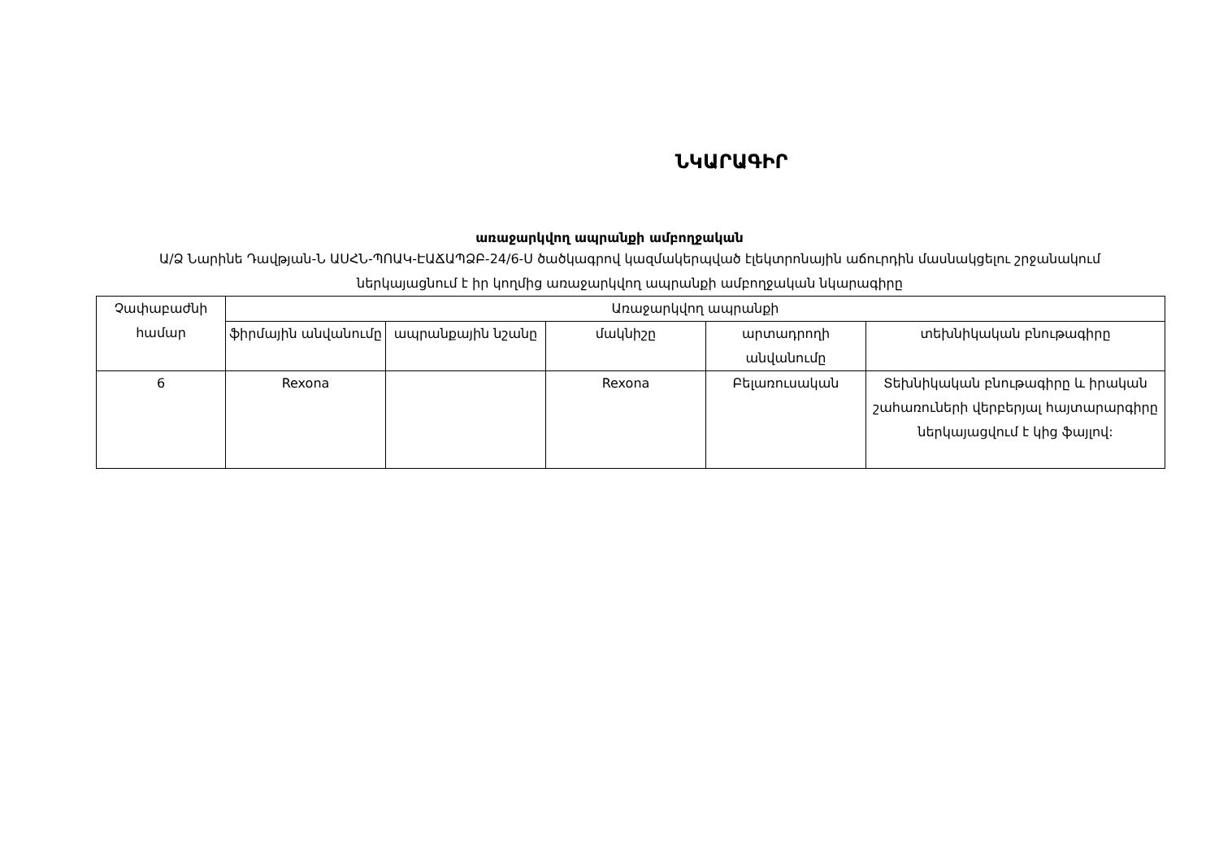ՆԿԱՐԱԳԻՐ
առաջարկվող ապրանքի ամբողջական
Ա/Ձ Նարինե Դավթյան-Ն ԱՍՀՆ-ՊՈԱԿ-ԷԱՃԱՊՁԲ-24/6-Ս ծածկագրով կազմակերպված էլեկտրոնային աճուրդին մասնակցելու շրջանակում ներկայացնում է իր կողմից առաջարկվող ապրանքի ամբողջական նկարագիրը
| Չափաբաժնի համար | Առաջարկվող ապրանքի | | | | |
| --- | --- | --- | --- | --- | --- |
| | ֆիրմային անվանումը | ապրանքային նշանը | մակնիշը | արտադրողի անվանումը | տեխնիկական բնութագիրը |
| 6 | Rexona | | Rexona | Բելառուսական | Տեխնիկական բնութագիրը և իրական շահառուների վերբերյալ հայտարարգիրը ներկայացվում է կից ֆայլով: |